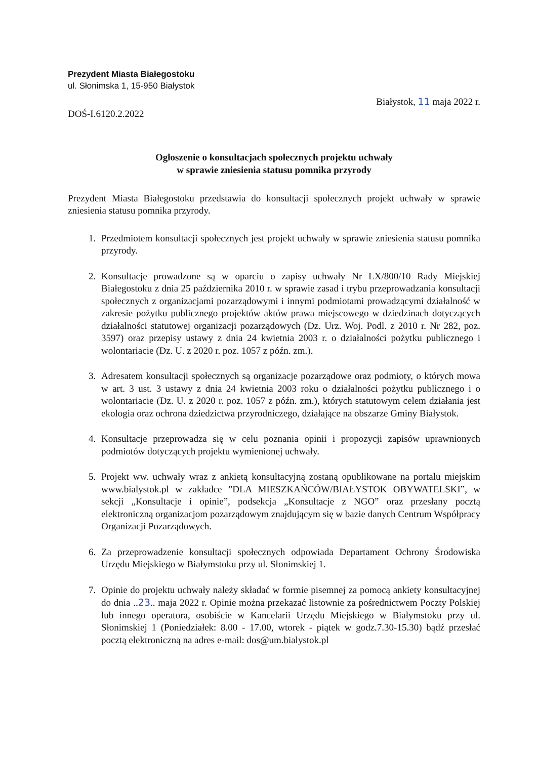Prezydent Miasta Białegostoku
ul. Słonimska 1, 15-950 Białystok
DOŚ-I.6120.2.2022
Białystok, 11 maja 2022 r.
Ogłoszenie o konsultacjach społecznych projektu uchwały
w sprawie zniesienia statusu pomnika przyrody
Prezydent Miasta Białegostoku przedstawia do konsultacji społecznych projekt uchwały w sprawie zniesienia statusu pomnika przyrody.
1. Przedmiotem konsultacji społecznych jest projekt uchwały w sprawie zniesienia statusu pomnika przyrody.
2. Konsultacje prowadzone są w oparciu o zapisy uchwały Nr LX/800/10 Rady Miejskiej Białegostoku z dnia 25 października 2010 r. w sprawie zasad i trybu przeprowadzania konsultacji społecznych z organizacjami pozarządowymi i innymi podmiotami prowadzącymi działalność w zakresie pożytku publicznego projektów aktów prawa miejscowego w dziedzinach dotyczących działalności statutowej organizacji pozarządowych (Dz. Urz. Woj. Podl. z 2010 r. Nr 282, poz. 3597) oraz przepisy ustawy z dnia 24 kwietnia 2003 r. o działalności pożytku publicznego i wolontariacie (Dz. U. z 2020 r. poz. 1057 z późn. zm.).
3. Adresatem konsultacji społecznych są organizacje pozarządowe oraz podmioty, o których mowa w art. 3 ust. 3 ustawy z dnia 24 kwietnia 2003 roku o działalności pożytku publicznego i o wolontariacie (Dz. U. z 2020 r. poz. 1057 z późn. zm.), których statutowym celem działania jest ekologia oraz ochrona dziedzictwa przyrodniczego, działające na obszarze Gminy Białystok.
4. Konsultacje przeprowadza się w celu poznania opinii i propozycji zapisów uprawnionych podmiotów dotyczących projektu wymienionej uchwały.
5. Projekt ww. uchwały wraz z ankietą konsultacyjną zostaną opublikowane na portalu miejskim www.bialystok.pl w zakładce ”DLA MIESZKAŃCÓW/BIAŁYSTOK OBYWATELSKI”, w sekcji „Konsultacje i opinie”, podsekcja „Konsultacje z NGO” oraz przesłany pocztą elektroniczną organizacjom pozarządowym znajdującym się w bazie danych Centrum Współpracy Organizacji Pozarządowych.
6. Za przeprowadzenie konsultacji społecznych odpowiada Departament Ochrony Środowiska Urzędu Miejskiego w Białymstoku przy ul. Słonimskiej 1.
7. Opinie do projektu uchwały należy składać w formie pisemnej za pomocą ankiety konsultacyjnej do dnia ..23.. maja 2022 r. Opinie można przekazać listownie za pośrednictwem Poczty Polskiej lub innego operatora, osobiście w Kancelarii Urzędu Miejskiego w Białymstoku przy ul. Słonimskiej 1 (Poniedziałek: 8.00 - 17.00, wtorek - piątek w godz.7.30-15.30) bądź przesłać pocztą elektroniczną na adres e-mail: dos@um.bialystok.pl